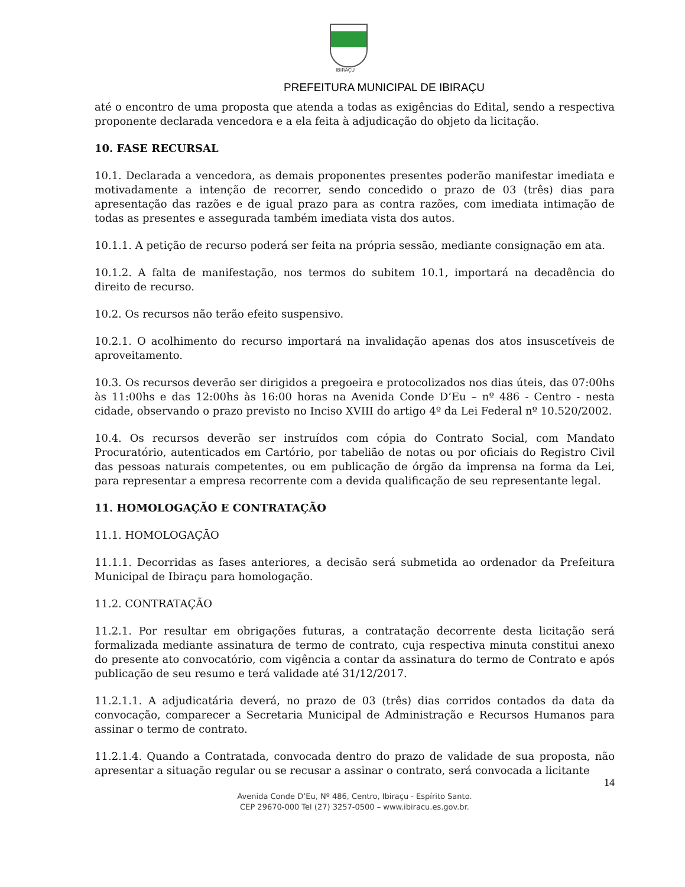IBIRAÇU
PREFEITURA MUNICIPAL DE IBIRAÇU
até o encontro de uma proposta que atenda a todas as exigências do Edital, sendo a respectiva proponente declarada vencedora e a ela feita à adjudicação do objeto da licitação.
10. FASE RECURSAL
10.1. Declarada a vencedora, as demais proponentes presentes poderão manifestar imediata e motivadamente a intenção de recorrer, sendo concedido o prazo de 03 (três) dias para apresentação das razões e de igual prazo para as contra razões, com imediata intimação de todas as presentes e assegurada também imediata vista dos autos.
10.1.1. A petição de recurso poderá ser feita na própria sessão, mediante consignação em ata.
10.1.2. A falta de manifestação, nos termos do subitem 10.1, importará na decadência do direito de recurso.
10.2. Os recursos não terão efeito suspensivo.
10.2.1. O acolhimento do recurso importará na invalidação apenas dos atos insuscetíveis de aproveitamento.
10.3. Os recursos deverão ser dirigidos a pregoeira e protocolizados nos dias úteis, das 07:00hs às 11:00hs e das 12:00hs às 16:00 horas na Avenida Conde D’Eu – nº 486 - Centro - nesta cidade, observando o prazo previsto no Inciso XVIII do artigo 4º da Lei Federal nº 10.520/2002.
10.4. Os recursos deverão ser instruídos com cópia do Contrato Social, com Mandato Procuratório, autenticados em Cartório, por tabelião de notas ou por oficiais do Registro Civil das pessoas naturais competentes, ou em publicação de órgão da imprensa na forma da Lei, para representar a empresa recorrente com a devida qualificação de seu representante legal.
11. HOMOLOGAÇÃO E CONTRATAÇÃO
11.1. HOMOLOGAÇÃO
11.1.1. Decorridas as fases anteriores, a decisão será submetida ao ordenador da Prefeitura Municipal de Ibiraçu para homologação.
11.2. CONTRATAÇÃO
11.2.1. Por resultar em obrigações futuras, a contratação decorrente desta licitação será formalizada mediante assinatura de termo de contrato, cuja respectiva minuta constitui anexo do presente ato convocatório, com vigência a contar da assinatura do termo de Contrato e após publicação de seu resumo e terá validade até 31/12/2017.
11.2.1.1. A adjudicatária deverá, no prazo de 03 (três) dias corridos contados da data da convocação, comparecer a Secretaria Municipal de Administração e Recursos Humanos para assinar o termo de contrato.
11.2.1.4. Quando a Contratada, convocada dentro do prazo de validade de sua proposta, não apresentar a situação regular ou se recusar a assinar o contrato, será convocada a licitante
14
Avenida Conde D’Eu, Nº 486, Centro, Ibiraçu - Espírito Santo.
CEP 29670-000 Tel (27) 3257-0500 – www.ibiracu.es.gov.br.